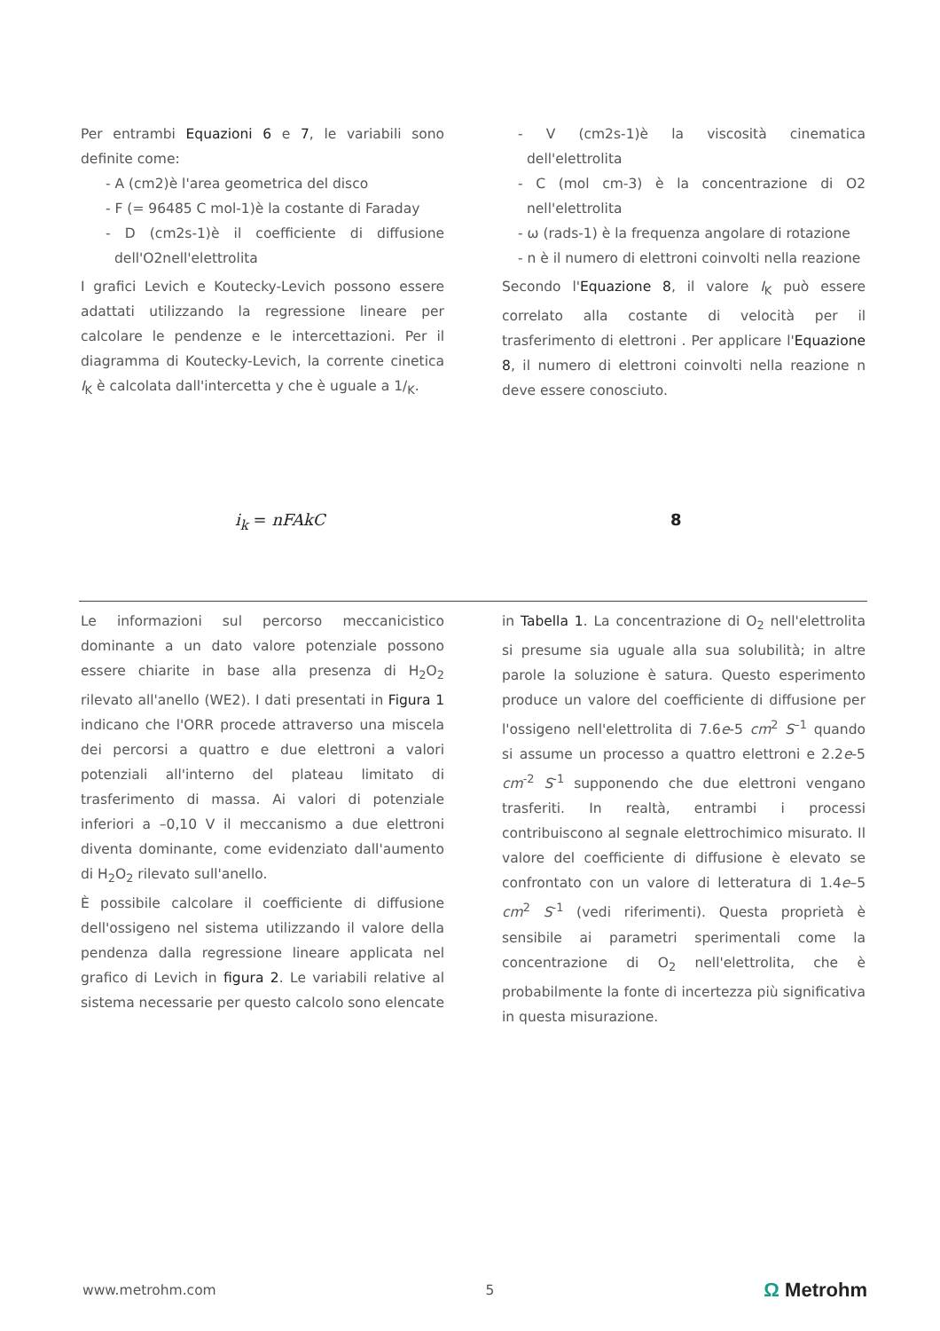Per entrambi Equazioni 6 e 7, le variabili sono definite come:
- A (cm2)è l'area geometrica del disco
- F (= 96485 C mol-1)è la costante di Faraday
- D (cm2s-1)è il coefficiente di diffusione dell'O2nell'elettrolita
I grafici Levich e Koutecky-Levich possono essere adattati utilizzando la regressione lineare per calcolare le pendenze e le intercettazioni. Per il diagramma di Koutecky-Levich, la corrente cinetica I<sub>K</sub> è calcolata dall'intercetta y che è uguale a 1/<sub>K</sub>.
- V (cm2s-1)è la viscosità cinematica dell'elettrolita
- C (mol cm-3) è la concentrazione di O2 nell'elettrolita
- ω (rads-1) è la frequenza angolare di rotazione
- n è il numero di elettroni coinvolti nella reazione
Secondo l'Equazione 8, il valore I<sub>K</sub> può essere correlato alla costante di velocità per il trasferimento di elettroni . Per applicare l'Equazione 8, il numero di elettroni coinvolti nella reazione n deve essere conosciuto.
i<sub>k</sub> = nFAkC 8
Le informazioni sul percorso meccanicistico dominante a un dato valore potenziale possono essere chiarite in base alla presenza di H<sub>2</sub>O<sub>2</sub> rilevato all'anello (WE2). I dati presentati in Figura 1 indicano che l'ORR procede attraverso una miscela dei percorsi a quattro e due elettroni a valori potenziali all'interno del plateau limitato di trasferimento di massa. Ai valori di potenziale inferiori a –0,10 V il meccanismo a due elettroni diventa dominante, come evidenziato dall'aumento di H<sub>2</sub>O<sub>2</sub> rilevato sull'anello.
È possibile calcolare il coefficiente di diffusione dell'ossigeno nel sistema utilizzando il valore della pendenza dalla regressione lineare applicata nel grafico di Levich in figura 2. Le variabili relative al sistema necessarie per questo calcolo sono elencate
in Tabella 1. La concentrazione di O<sub>2</sub> nell'elettrolita si presume sia uguale alla sua solubilità; in altre parole la soluzione è satura. Questo esperimento produce un valore del coefficiente di diffusione per l'ossigeno nell'elettrolita di 7.6e-5 cm<sup>2</sup> S<sup>–1</sup> quando si assume un processo a quattro elettroni e 2.2e-5 cm<sup>-2</sup> S<sup>-1</sup> supponendo che due elettroni vengano trasferiti. In realtà, entrambi i processi contribuiscono al segnale elettrochimico misurato. Il valore del coefficiente di diffusione è elevato se confrontato con un valore di letteratura di 1.4e–5 cm<sup>2</sup> S<sup>-1</sup> (vedi riferimenti). Questa proprietà è sensibile ai parametri sperimentali come la concentrazione di O<sub>2</sub> nell'elettrolita, che è probabilmente la fonte di incertezza più significativa in questa misurazione.
www.metrohm.com 5 Ω Metrohm